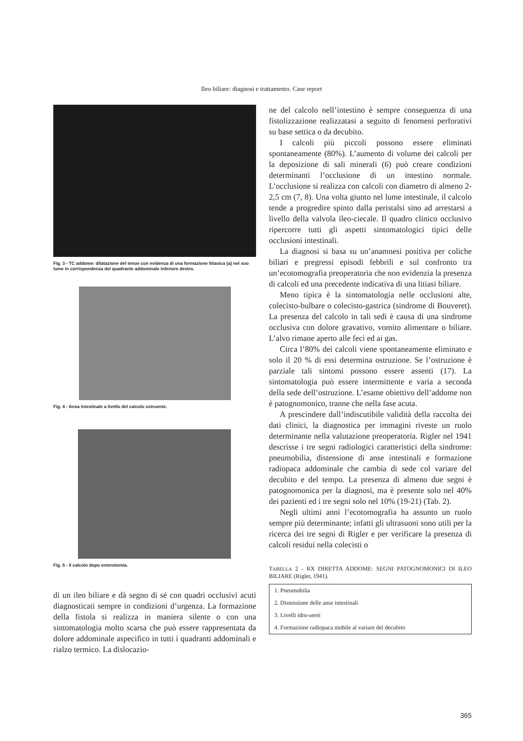Ileo biliare: diagnosi e trattamento. Case report
Fig. 3 - TC addome: dilatazione del tenue con evidenza di una formazione litiasica (a) nel suo lume in corrispondenza del quadrante addominale inferiore destro.
Fig. 4 - Ansa intestinale a livello del calcolo ostruente.
Fig. 5 - Il calcolo dopo enterotomia.
di un ileo biliare e dà segno di sé con quadri occlusivi acuti diagnosticati sempre in condizioni d’urgenza. La formazione della fistola si realizza in maniera silente o con una sintomatologia molto scarsa che può essere rappresentata da dolore addominale aspecifico in tutti i quadranti addominali e rialzo termico. La dislocazio-
ne del calcolo nell’intestino è sempre conseguenza di una fistolizzazione realizzatasi a seguito di fenomeni perforativi su base settica o da decubito.
I calcoli più piccoli possono essere eliminati spontaneamente (80%). L’aumento di volume dei calcoli per la deposizione di sali minerali (6) può creare condizioni determinanti l’occlusione di un intestino normale. L’occlusione si realizza con calcoli con diametro di almeno 2-2,5 cm (7, 8). Una volta giunto nel lume intestinale, il calcolo tende a progredire spinto dalla peristalsi sino ad arrestarsi a livello della valvola ileo-ciecale. Il quadro clinico occlusivo ripercorre tutti gli aspetti sintomatologici tipici delle occlusioni intestinali.
La diagnosi si basa su un’anamnesi positiva per coliche biliari e pregressi episodi febbrili e sul confronto tra un’ecotomografia preoperatoria che non evidenzia la presenza di calcoli ed una precedente indicativa di una litiasi biliare.
Meno tipica è la sintomatologia nelle occlusioni alte, colecisto-bulbare o colecisto-gastrica (sindrome di Bouveret). La presenza del calcolo in tali sedi è causa di una sindrome occlusiva con dolore gravativo, vomito alimentare o biliare. L’alvo rimane aperto alle feci ed ai gas.
Circa l’80% dei calcoli viene spontaneamente eliminato e solo il 20 % di essi determina ostruzione. Se l’ostruzione è parziale tali sintomi possono essere assenti (17). La sintomatologia può essere intermittente e varia a seconda della sede dell’ostruzione. L’esame obiettivo dell’addome non è patognomonico, tranne che nella fase acuta.
A prescindere dall’indiscutibile validità della raccolta dei dati clinici, la diagnostica per immagini riveste un ruolo determinante nella valutazione preoperatoria. Rigler nel 1941 descrisse i tre segni radiologici caratteristici della sindrome: pneumobilia, distensione di anse intestinali e formazione radiopaca addominale che cambia di sede col variare del decubito e del tempo. La presenza di almeno due segni è patognomonica per la diagnosi, ma è presente solo nel 40% dei pazienti ed i tre segni solo nel 10% (19-21) (Tab. 2).
Negli ultimi anni l’ecotomografia ha assunto un ruolo sempre più determinante; infatti gli ultrasuoni sono utili per la ricerca dei tre segni di Rigler e per verificare la presenza di calcoli residui nella colecisti o
TABELLA 2 - RX DIRETTA ADDOME: SEGNI PATOGNOMONICI DI ILEO BILIARE (Rigler, 1941).
| 1. Pneumobilia |
| 2. Distensione delle anse intestinali |
| 3. Livelli idro-aerei |
| 4. Formazione radiopaca mobile al variare del decubito |
365